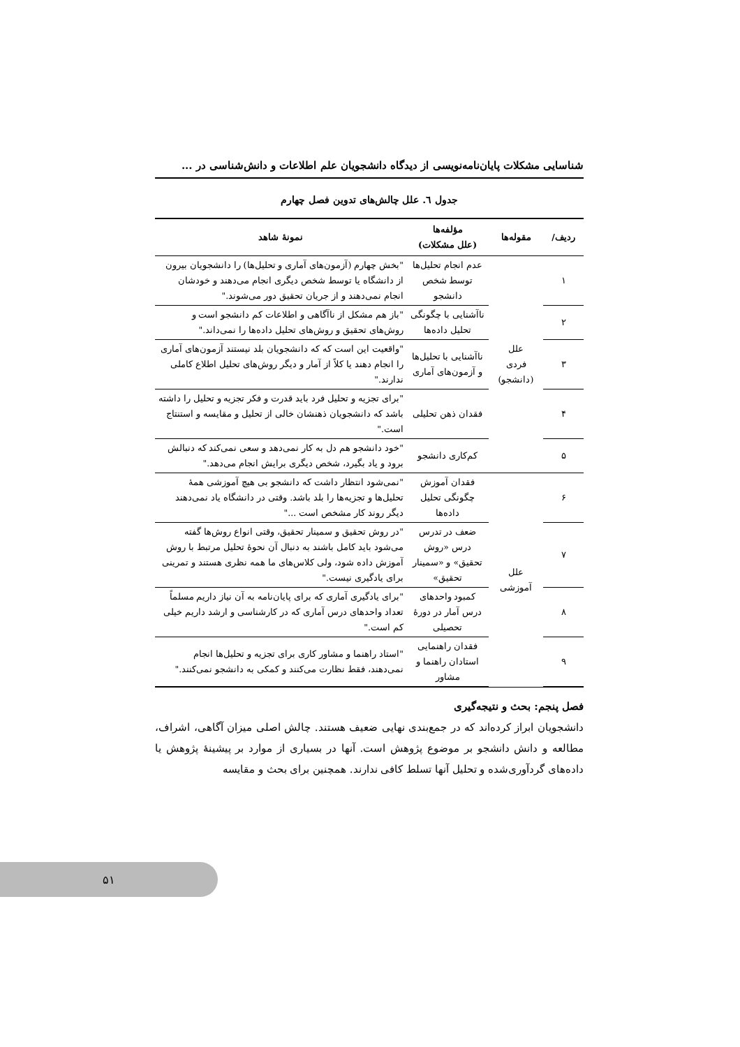شناسایی مشکلات پایان‌نامه‌نویسی از دیدگاه دانشجویان علم اطلاعات و دانش‌شناسی در ...
جدول ٦. علل چالش‌های تدوین فصل چهارم
| ردیف/ | مقوله‌ها | مؤلفه‌ها (علل مشکلات) | نمونهٔ شاهد |
| --- | --- | --- | --- |
| ۱ | علل فردی (دانشجو) | عدم انجام تحلیل‌ها توسط شخص دانشجو | "بخش چهارم (آزمون‌های آماری و تحلیل‌ها) را دانشجویان بیرون از دانشگاه یا توسط شخص دیگری انجام می‌دهند و خودشان انجام نمی‌دهند و از جریان تحقیق دور می‌شوند." |
| ۲ | | ناآشنایی با چگونگی تحلیل داده‌ها | "باز هم مشکل از ناآگاهی و اطلاعات کم دانشجو است و روش‌های تحقیق و روش‌های تحلیل داده‌ها را نمی‌داند." |
| ۳ | | ناآشنایی با تحلیل‌ها و آزمون‌های آماری | "واقعیت این است که که دانشجویان بلد نیستند آزمون‌های آماری را انجام دهند یا کلاً از آمار و دیگر روش‌های تحلیل اطلاع کاملی ندارند." |
| ۴ | | فقدان ذهن تحلیلی | "برای تجزیه و تحلیل فرد باید قدرت و فکر تجزیه و تحلیل را داشته باشد که دانشجویان ذهنشان خالی از تحلیل و مقایسه و استنتاج است." |
| ۵ | | کم‌کاری دانشجو | "خود دانشجو هم دل به کار نمی‌دهد و سعی نمی‌کند که دنبالش برود و یاد بگیرد، شخص دیگری برایش انجام می‌دهد." |
| ۶ | علل آموزشی | فقدان آموزش چگونگی تحلیل داده‌ها | "نمی‌شود انتظار داشت که دانشجو بی هیچ آموزشی همهٔ تحلیل‌ها و تجزیه‌ها را بلد باشد. وقتی در دانشگاه یاد نمی‌دهند دیگر روند کار مشخص است ..." |
| ۷ | | ضعف در تدرس درس «روش تحقیق» و «سمینار تحقیق» | "در روش تحقیق و سمینار تحقیق، وقتی انواع روش‌ها گفته می‌شود باید کامل باشند به دنبال آن نحوهٔ تحلیل مرتبط با روش آموزش داده شود، ولی کلاس‌های ما همه نظری هستند و تمرینی برای یادگیری نیست." |
| ۸ | | کمبود واحدهای درس آمار در دورهٔ تحصیلی | "برای یادگیری آماری که برای پایان‌نامه به آن نیاز داریم مسلماً تعداد واحدهای درس آماری که در کارشناسی و ارشد داریم خیلی کم است." |
| ۹ | | فقدان راهنمایی استادان راهنما و مشاور | "استاد راهنما و مشاور کاری برای تجزیه و تحلیل‌ها انجام نمی‌دهند، فقط نظارت می‌کنند و کمکی به دانشجو نمی‌کنند." |
فصل پنجم: بحث و نتیجه‌گیری
دانشجویان ابراز کرده‌اند که در جمع‌بندی نهایی ضعیف هستند. چالش اصلی میزان آگاهی، اشراف، مطالعه و دانش دانشجو بر موضوع پژوهش است. آنها در بسیاری از موارد بر پیشینهٔ پژوهش یا داده‌های گردآوری‌شده و تحلیل آنها تسلط کافی ندارند. همچنین برای بحث و مقایسه
۵۱